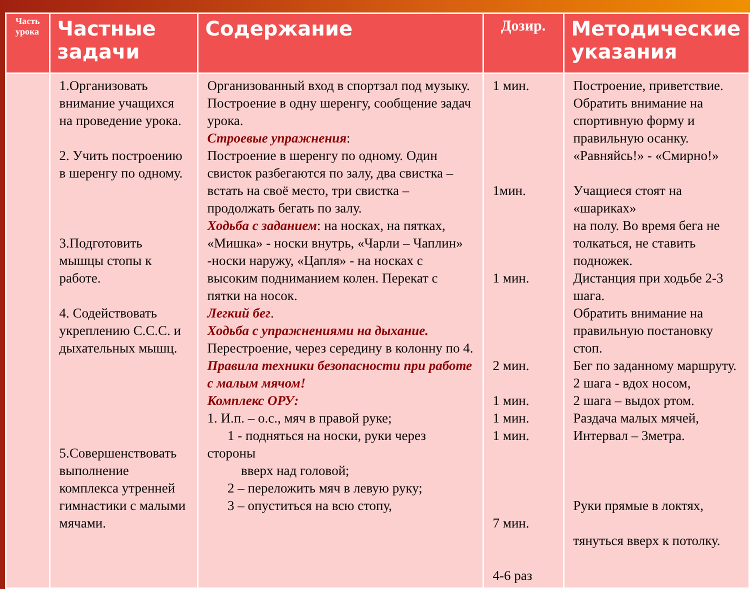| Часть урока | Частные задачи | Содержание | Дозир. | Методические указания |
| --- | --- | --- | --- | --- |
| | 1.Организовать внимание учащихся на проведение урока. 2. Учить построению в шеренгу по одному. 3.Подготовить мышцы стопы к работе. 4. Содействовать укреплению С.С.С. и дыхательных мышц. 5.Совершенствовать выполнение комплекса утренней гимнастики с малыми мячами. | Организованный вход в спортзал под музыку. Построение в одну шеренгу, сообщение задач урока. Строевые упражнения : Построение в шеренгу по одному. Один свисток разбегаются по залу, два свистка – встать на своё место, три свистка – продолжать бегать по залу. Ходьба с заданием : на носках, на пятках, «Мишка» - носки внутрь, «Чарли – Чаплин» -носки наружу, «Цапля» - на носках с высоким подниманием колен. Перекат с пятки на носок. Легкий бег . Ходьба с упражнениями на дыхание. Перестроение, через середину в колонну по 4. Правила техники безопасности при работе с малым мячом! Комплекс ОРУ: 1. И.п. – о.с., мяч в правой руке; 1 - подняться на носки, руки через стороны вверх над головой; 2 – переложить мяч в левую руку; 3 – опуститься на всю стопу, | 1 мин. 1мин. 1 мин. 2 мин. 1 мин. 1 мин. 1 мин. 7 мин. 4-6 раз | Построение, приветствие. Обратить внимание на спортивную форму и правильную осанку. «Равняйсь!» - «Смирно!» Учащиеся стоят на «шариках» на полу. Во время бега не толкаться, не ставить подножек. Дистанция при ходьбе 2-3 шага. Обратить внимание на правильную постановку стоп. Бег по заданному маршруту. 2 шага - вдох носом, 2 шага – выдох ртом. Раздача малых мячей, Интервал – 3метра. Руки прямые в локтях, тянуться вверх к потолку. |